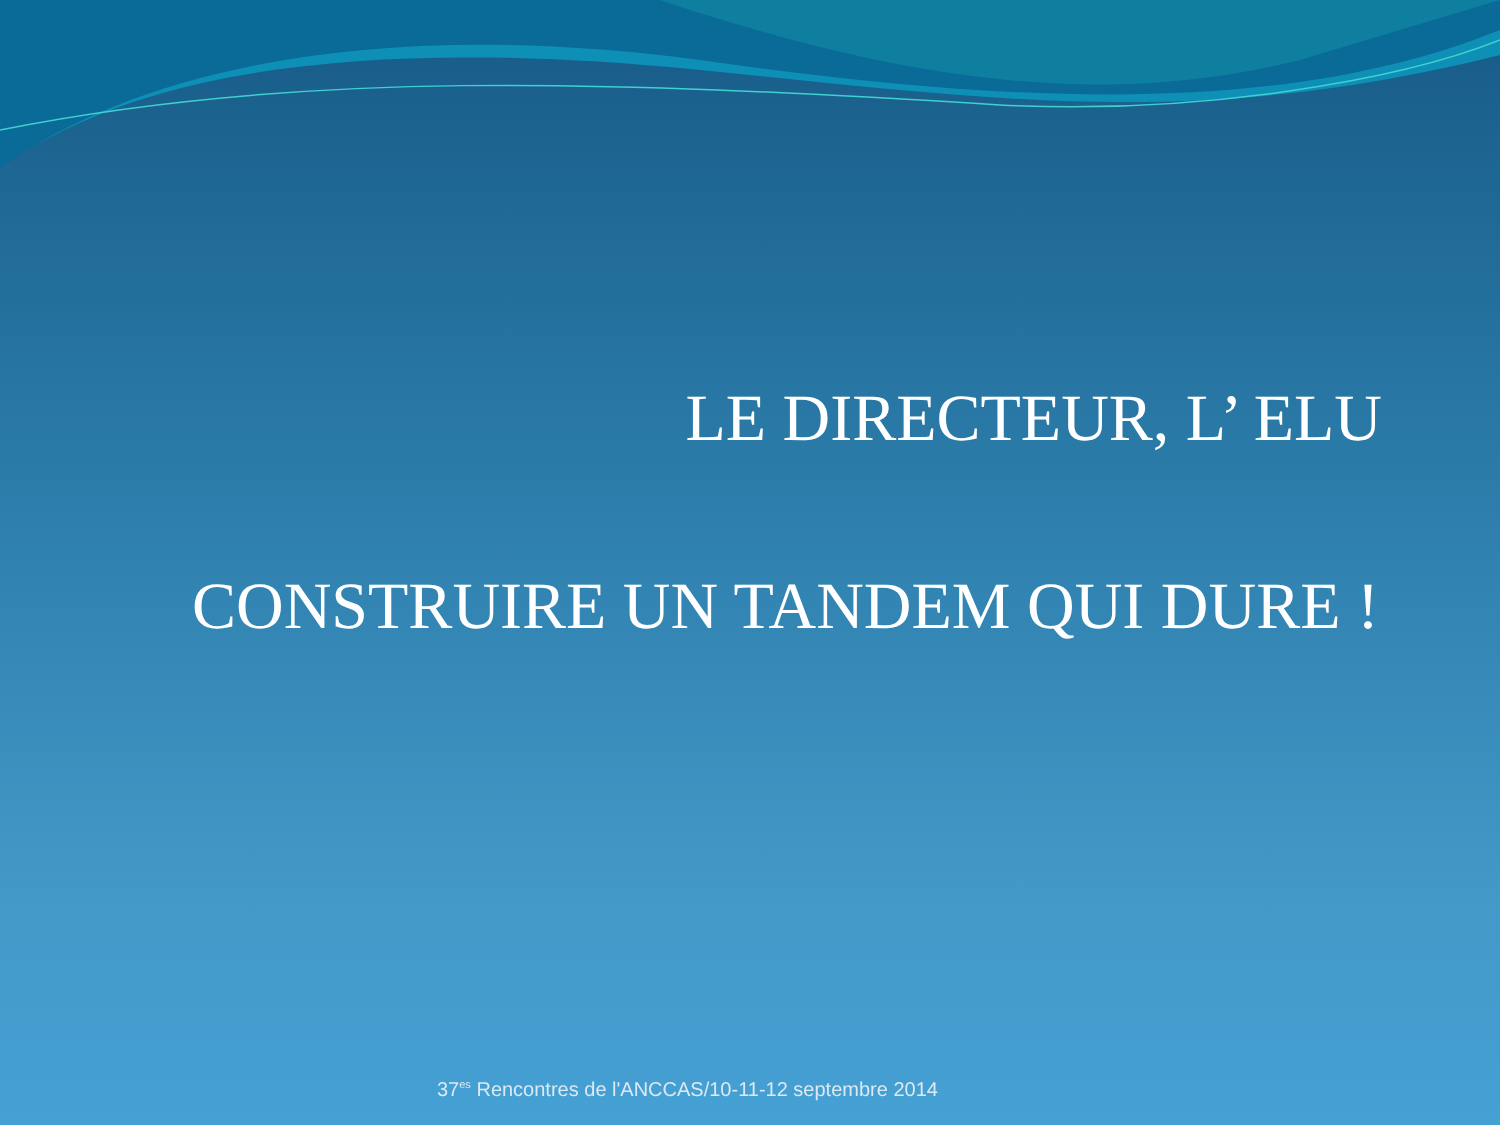LE DIRECTEUR, L’ ELU
CONSTRUIRE UN TANDEM QUI DURE !
37<sup>es</sup> Rencontres de l'ANCCAS/10-11-12 septembre 2014